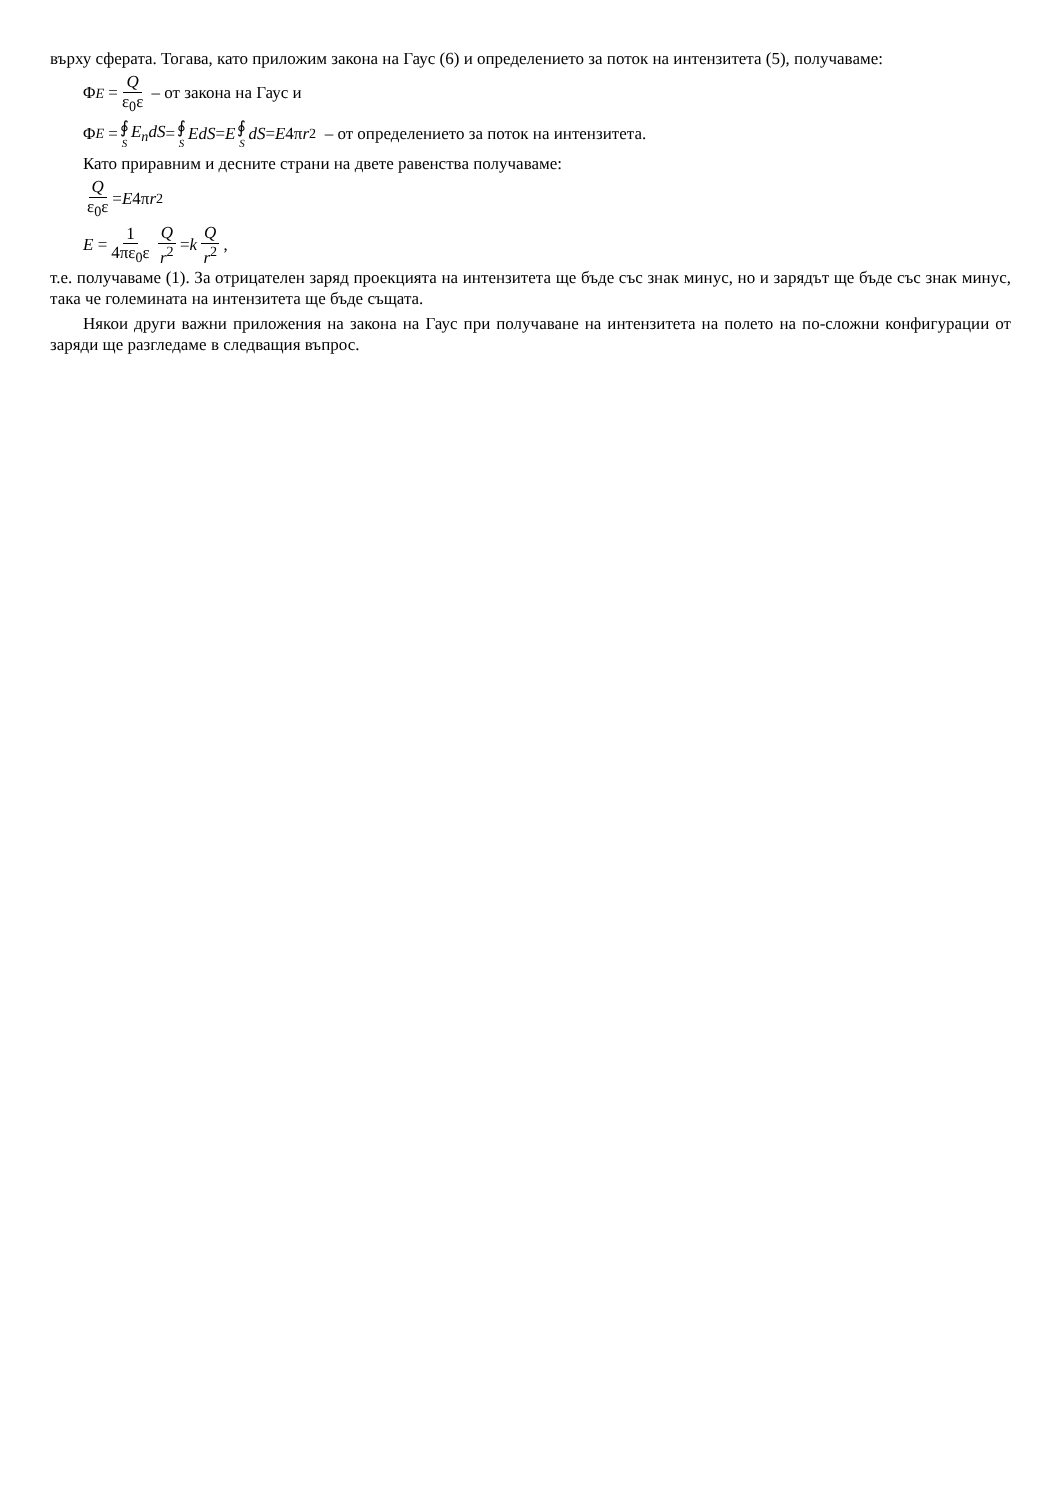върху сферата. Тогава, като приложим закона на Гаус (6) и определението за поток на интензитета (5), получаваме:
Φ<sub>E</sub> = Q ε<sub>0</sub>ε – от закона на Гаус и
Φ<sub>E</sub> = ∮ S E<sub>n</sub>dS = ∮ S EdS = E ∮ S dS = E 4π r<sup>2</sup> – от определението за поток на интензитета.
Като приравним и десните страни на двете равенства получаваме:
Qε<sub>0</sub>ε = E 4π r<sup>2</sup>
E = 1 4πε<sub>0</sub>ε Q r<sup>2</sup> = k Q r<sup>2</sup>,
т.е. получаваме (1). За отрицателен заряд проекцията на интензитета ще бъде със знак минус, но и зарядът ще бъде със знак минус, така че големината на интензитета ще бъде същата.
Някои други важни приложения на закона на Гаус при получаване на интензитета на полето на по-сложни конфигурации от заряди ще разгледаме в следващия въпрос.